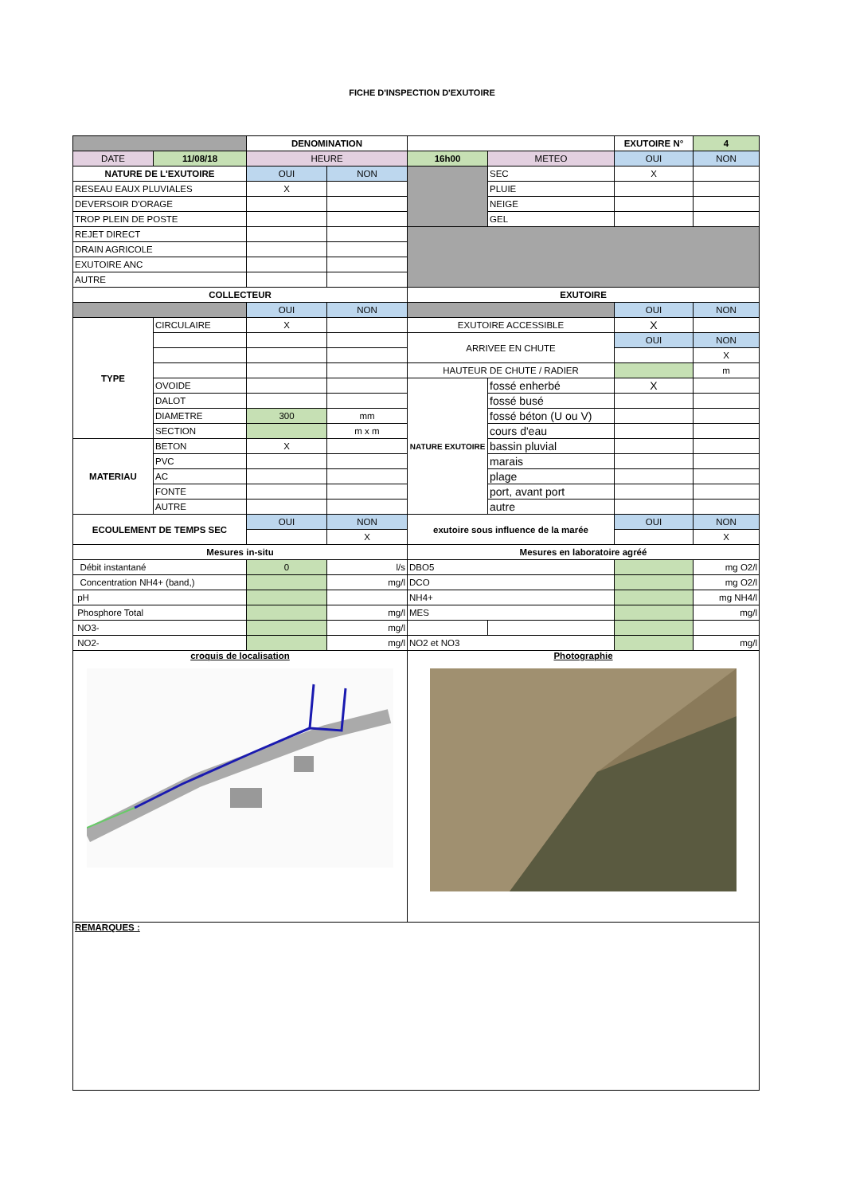FICHE D'INSPECTION D'EXUTOIRE
| | | DENOMINATION | | | | EXUTOIRE N° | 4 |
| DATE | 11/08/18 | HEURE | | 16h00 | METEO | OUI | NON |
| NATURE DE L'EXUTOIRE | | OUI | NON | | SEC | X | |
| RESEAU EAUX PLUVIALES | | X | | | PLUIE | | |
| DEVERSOIR D'ORAGE | | | | | NEIGE | | |
| TROP PLEIN DE POSTE | | | | | GEL | | |
| REJET DIRECT | | | | | | | |
| DRAIN AGRICOLE | | | | | | | |
| EXUTOIRE ANC | | | | | | | |
| AUTRE | | | | | | | |
| COLLECTEUR | | | | EXUTOIRE | | | |
| | | OUI | NON | | | OUI | NON |
| TYPE | CIRCULAIRE | X | | EXUTOIRE ACCESSIBLE | | X | |
| | | | | ARRIVEE EN CHUTE | | OUI | NON |
| | | | | | | | X |
| | | | | HAUTEUR DE CHUTE / RADIER | | | m |
| | OVOIDE | | | NATURE EXUTOIRE | fossé enherbé | X | |
| | DALOT | | | | fossé busé | | |
| | DIAMETRE | 300 | mm | | fossé béton (U ou V) | | |
| | SECTION | | m x m | | cours d'eau | | |
| MATERIAU | BETON | X | | | bassin pluvial | | |
| | PVC | | | | marais | | |
| | AC | | | | plage | | |
| | FONTE | | | | port, avant port | | |
| | AUTRE | | | | autre | | |
| ECOULEMENT DE TEMPS SEC | | OUI | NON | exutoire sous influence de la marée | | OUI | NON |
| | | | X | | | | X |
| Mesures in-situ | | | | Mesures en laboratoire agréé | | | |
| Débit instantané | | 0 | l/s | DBO5 | | | mg O2/l |
| Concentration NH4+ (band,) | | | mg/l | DCO | | | mg O2/l |
| pH | | | | NH4+ | | | mg NH4/l |
| Phosphore Total | | | mg/l | MES | | | mg/l |
| NO3- | | | mg/l | | | | |
| NO2- | | | mg/l | NO2 et NO3 | | | mg/l |
| croquis de localisation | | | | Photographie | | | |
| REMARQUES : | | | | | | | |